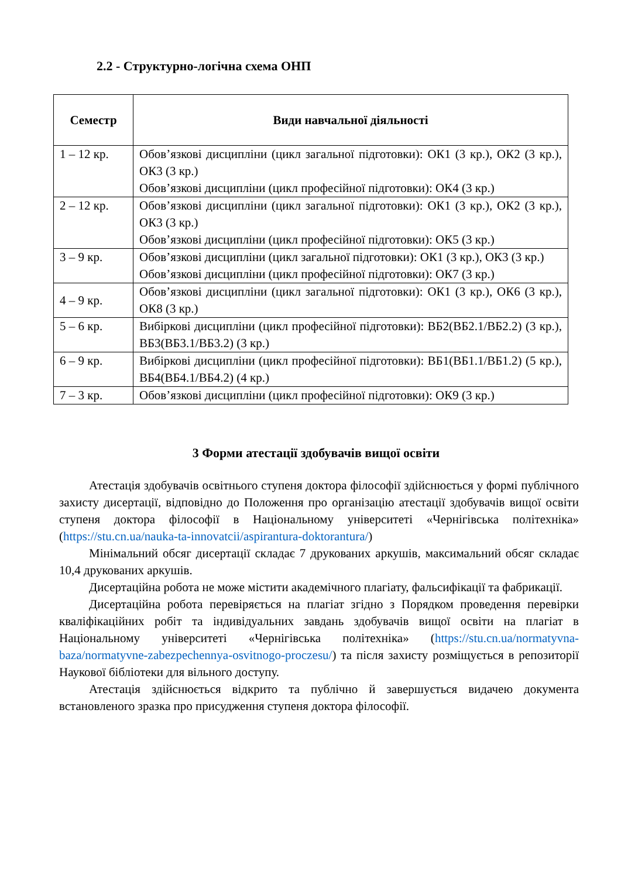2.2 - Структурно-логічна схема ОНП
| Семестр | Види навчальної діяльності |
| --- | --- |
| 1 – 12 кр. | Обов’язкові дисципліни (цикл загальної підготовки): ОК1 (3 кр.), ОК2 (3 кр.), ОК3 (3 кр.) Обов’язкові дисципліни (цикл професійної підготовки): ОК4 (3 кр.) |
| 2 – 12 кр. | Обов’язкові дисципліни (цикл загальної підготовки): ОК1 (3 кр.), ОК2 (3 кр.), ОК3 (3 кр.) Обов’язкові дисципліни (цикл професійної підготовки): ОК5 (3 кр.) |
| 3 – 9 кр. | Обов’язкові дисципліни (цикл загальної підготовки): ОК1 (3 кр.), ОК3 (3 кр.) Обов’язкові дисципліни (цикл професійної підготовки): ОК7 (3 кр.) |
| 4 – 9 кр. | Обов’язкові дисципліни (цикл загальної підготовки): ОК1 (3 кр.), ОК6 (3 кр.), ОК8 (3 кр.) |
| 5 – 6 кр. | Вибіркові дисципліни (цикл професійної підготовки): ВБ2(ВБ2.1/ВБ2.2) (3 кр.), ВБ3(ВБ3.1/ВБ3.2) (3 кр.) |
| 6 – 9 кр. | Вибіркові дисципліни (цикл професійної підготовки): ВБ1(ВБ1.1/ВБ1.2) (5 кр.), ВБ4(ВБ4.1/ВБ4.2) (4 кр.) |
| 7 – 3 кр. | Обов’язкові дисципліни (цикл професійної підготовки): ОК9 (3 кр.) |
3 Форми атестації здобувачів вищої освіти
Атестація здобувачів освітнього ступеня доктора філософії здійснюється у формі публічного захисту дисертації, відповідно до Положення про організацію атестації здобувачів вищої освіти ступеня доктора філософії в Національному університеті «Чернігівська політехніка» (https://stu.cn.ua/nauka-ta-innovatcii/aspirantura-doktorantura/)
Мінімальний обсяг дисертації складає 7 друкованих аркушів, максимальний обсяг складає 10,4 друкованих аркушів.
Дисертаційна робота не може містити академічного плагіату, фальсифікації та фабрикації.
Дисертаційна робота перевіряється на плагіат згідно з Порядком проведення перевірки кваліфікаційних робіт та індивідуальних завдань здобувачів вищої освіти на плагіат в Національному університеті «Чернігівська політехніка» (https://stu.cn.ua/normatyvna-baza/normatyvne-zabezpechennya-osvitnogo-proczesu/) та після захисту розміщується в репозиторії Наукової бібліотеки для вільного доступу.
Атестація здійснюється відкрито та публічно й завершується видачею документа встановленого зразка про присудження ступеня доктора філософії.